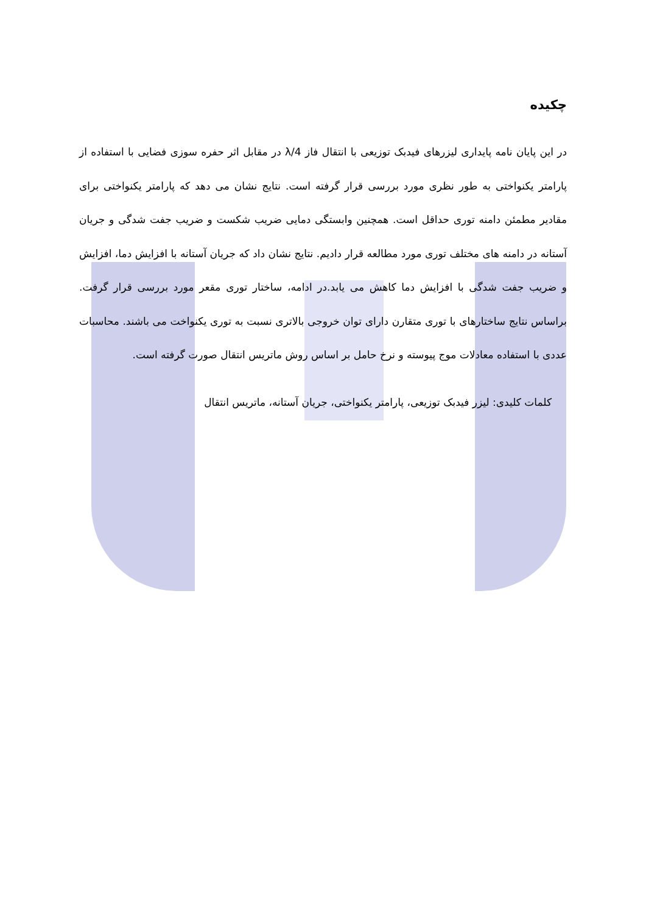چکیده
در این پایان نامه پایداری لیزرهای فیدبک توزیعی با انتقال فاز λ/4 در مقابل اثر حفره سوزی فضایی با استفاده از پارامتر یکنواختی به طور نظری مورد بررسی قرار گرفته است. نتایج نشان می دهد که پارامتر یکنواختی برای مقادیر مطمئن دامنه توری حداقل است. همچنین وابستگی دمایی ضریب شکست و ضریب جفت شدگی و جریان آستانه در دامنه های مختلف توری مورد مطالعه قرار دادیم. نتایج نشان داد که جریان آستانه با افزایش دما، افزایش و ضریب جفت شدگی با افزایش دما کاهش می یابد.در ادامه، ساختار توری مقعر مورد بررسی قرار گرفت. براساس نتایج ساختارهای با توری متقارن دارای توان خروجی بالاتری نسبت به توری یکنواخت می باشند. محاسبات عددی با استفاده معادلات موج پیوسته و نرخ حامل بر اساس روش ماتریس انتقال صورت گرفته است.
کلمات کلیدی: لیزر فیدبک توزیعی، پارامتر یکنواختی، جریان آستانه، ماتریس انتقال